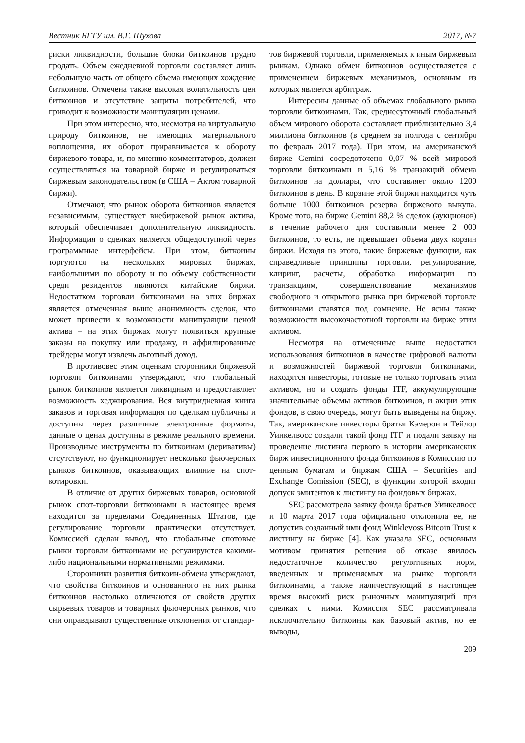Вестник БГТУ им. В.Г. Шухова 2017, №7
риски ликвидности, большие блоки биткоинов трудно продать. Объем ежедневной торговли составляет лишь небольшую часть от общего объема имеющих хождение биткоинов. Отмечена также высокая волатильность цен биткоинов и отсутствие защиты потребителей, что приводит к возможности манипуляции ценами.
При этом интересно, что, несмотря на виртуальную природу биткоинов, не имеющих материального воплощения, их оборот приравнивается к обороту биржевого товара, и, по мнению комментаторов, должен осуществляться на товарной бирже и регулироваться биржевым законодательством (в США – Актом товарной биржи).
Отмечают, что рынок оборота биткоинов является независимым, существует внебиржевой рынок актива, который обеспечивает дополнительную ликвидность. Информация о сделках является общедоступной через программные интерфейсы. При этом, биткоины торгуются на нескольких мировых биржах, наибольшими по обороту и по объему собственности среди резидентов являются китайские биржи. Недостатком торговли биткоинами на этих биржах является отмеченная выше анонимность сделок, что может привести к возможности манипуляции ценой актива – на этих биржах могут появиться крупные заказы на покупку или продажу, и аффилированные трейдеры могут извлечь льготный доход.
В противовес этим оценкам сторонники биржевой торговли биткоинами утверждают, что глобальный рынок биткоинов является ликвидным и предоставляет возможность хеджирования. Вся внутридневная книга заказов и торговая информация по сделкам публичны и доступны через различные электронные форматы, данные о ценах доступны в режиме реального времени. Производные инструменты по биткоинам (деривативы) отсутствуют, но функционирует несколько фьючерсных рынков биткоинов, оказывающих влияние на спот-котировки.
В отличие от других биржевых товаров, основной рынок спот-торговли биткоинами в настоящее время находится за пределами Соединенных Штатов, где регулирование торговли практически отсутствует. Комиссией сделан вывод, что глобальные спотовые рынки торговли биткоинами не регулируются какими-либо национальными нормативными режимами.
Сторонники развития биткоин-обмена утверждают, что свойства биткоинов и основанного на них рынка биткоинов настолько отличаются от свойств других сырьевых товаров и товарных фьючерсных рынков, что они оправдывают существенные отклонения от стандар-
тов биржевой торговли, применяемых к иным биржевым рынкам. Однако обмен биткоинов осуществляется с применением биржевых механизмов, основным из которых является арбитраж.
Интересны данные об объемах глобального рынка торговли биткоинами. Так, среднесуточный глобальный объем мирового оборота составляет приблизительно 3,4 миллиона биткоинов (в среднем за полгода с сентября по февраль 2017 года). При этом, на американской бирже Gemini сосредоточено 0,07 % всей мировой торговли биткоинами и 5,16 % транзакций обмена биткоинов на доллары, что составляет около 1200 биткоинов в день. В корзине этой биржи находится чуть больше 1000 биткоинов резерва биржевого выкупа. Кроме того, на бирже Gemini 88,2 % сделок (аукционов) в течение рабочего дня составляли менее 2 000 биткоинов, то есть, не превышает объема двух корзин биржи. Исходя из этого, такие биржевые функции, как справедливые принципы торговли, регулирование, клиринг, расчеты, обработка информации по транзакциям, совершенствование механизмов свободного и открытого рынка при биржевой торговле биткоинами ставятся под сомнение. Не ясны также возможности высокочастотной торговли на бирже этим активом.
Несмотря на отмеченные выше недостатки использования биткоинов в качестве цифровой валюты и возможностей биржевой торговли биткоинами, находятся инвесторы, готовые не только торговать этим активом, но и создать фонды ITF, аккумулирующие значительные объемы активов биткоинов, и акции этих фондов, в свою очередь, могут быть выведены на биржу. Так, американские инвесторы братья Кэмерон и Тейлор Уинкелвосс создали такой фонд ITF и подали заявку на проведение листинга первого в истории американских бирж инвестиционного фонда биткоинов в Комиссию по ценным бумагам и биржам США – Securities and Exchange Comission (SEC), в функции которой входит допуск эмитентов к листингу на фондовых биржах.
SEC рассмотрела заявку фонда братьев Уинкелвосс и 10 марта 2017 года официально отклонила ее, не допустив созданный ими фонд Winklevoss Bitcoin Trust к листингу на бирже [4]. Как указала SEC, основным мотивом принятия решения об отказе явилось недостаточное количество регулятивных норм, введенных и применяемых на рынке торговли биткоинами, а также наличествующий в настоящее время высокий риск рыночных манипуляций при сделках с ними. Комиссия SEC рассматривала исключительно биткоины как базовый актив, но ее выводы,
209